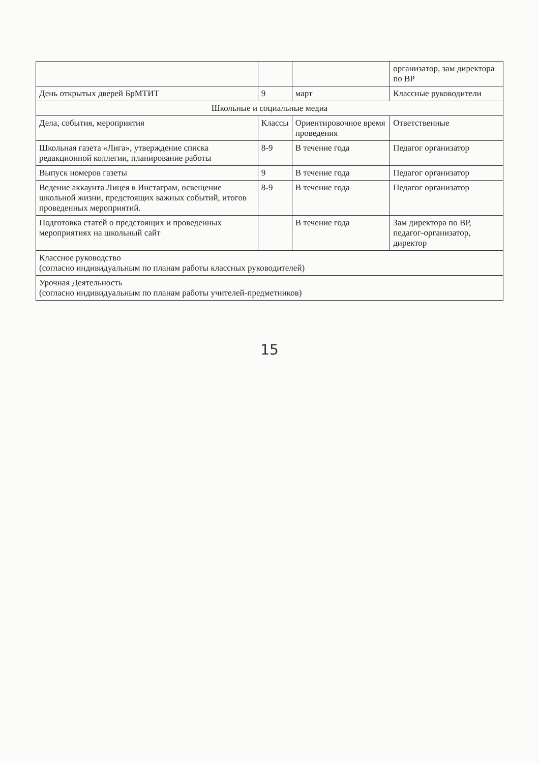| | | | организатор, зам директора по ВР |
| День открытых дверей БрМТИТ | 9 | март | Классные руководители |
| Школьные и социальные медиа | | | |
| Дела, события, мероприятия | Классы | Ориентировочное время проведения | Ответственные |
| Школьная газета «Лига», утверждение списка редакционной коллегии, планирование работы | 8-9 | В течение года | Педагог организатор |
| Выпуск номеров газеты | 9 | В течение года | Педагог организатор |
| Ведение аккаунта Лицея в Инстаграм, освещение школьной жизни, предстоящих важных событий, итогов проведенных мероприятий. | 8-9 | В течение года | Педагог организатор |
| Подготовка статей о предстоящих и проведенных мероприятиях на школьный сайт | | В течение года | Зам директора по ВР, педагог-организатор, директор |
| Классное руководство (согласно индивидуальным по планам работы классных руководителей) | | | |
| Урочная Деятельность (согласно индивидуальным по планам работы учителей-предметников) | | | |
15